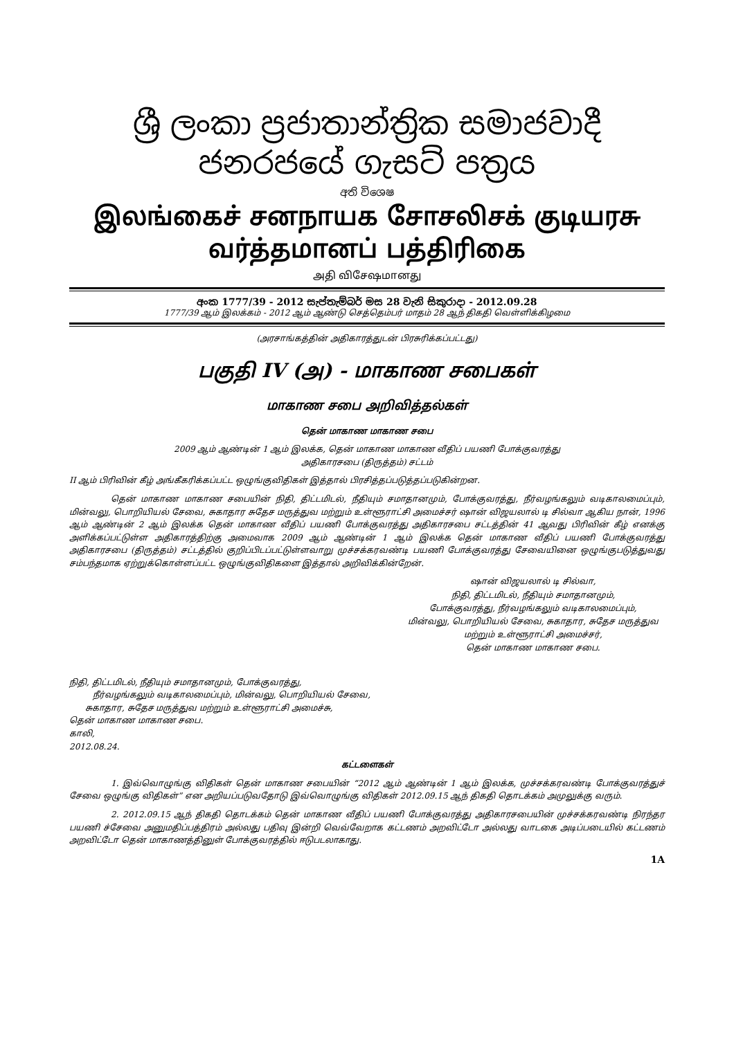ශ්‍රී ලංකා ප්‍රජාතාන්ත්‍රික සමාජවාදී ජනරජයේ ගැසට් පත්‍රය
අති විශෙෂ
இலங்கைச் சனநாயக சோசலிசக் குடியரசு வர்த்தமானப் பத்திரிகை
அதி விசேஷமானது
අංක 1777/39 - 2012 සැප්තැම්බර් මස 28 වැනි සිකුරාදා - 2012.09.28
1777/39 ஆம் இலக்கம் - 2012 ஆம் ஆண்டு செத்தெம்பர் மாதம் 28 ஆந் திகதி வெள்ளிக்கிழமை
(அரசாங்கத்தின் அதிகாரத்துடன் பிரசுரிக்கப்பட்டது)
பகுதி IV (அ) - மாகாண சபைகள்
மாகாண சபை அறிவித்தல்கள்
தென் மாகாண மாகாண சபை
2009 ஆம் ஆண்டின் 1 ஆம் இலக்க, தென் மாகாண மாகாண வீதிப் பயணி போக்குவரத்து
அதிகாரசபை (திருத்தம்) சட்டம்
II ஆம் பிரிவின் கீழ் அங்கீகரிக்கப்பட்ட ஒழுங்குவிதிகள் இத்தால் பிரசித்தப்படுத்தப்படுகின்றன.
தென் மாகாண மாகாண சபையின் நிதி, திட்டமிடல், நீதியும் சமாதானமும், போக்குவரத்து, நீர்வழங்கலும் வடிகாலமைப்பும், மின்வலு, பொறியியல் சேவை, சுகாதார சுதேச மருத்துவ மற்றும் உள்ளூராட்சி அமைச்சர் ஷான் விஜயலால் டி சில்வா ஆகிய நான், 1996 ஆம் ஆண்டின் 2 ஆம் இலக்க தென் மாகாண வீதிப் பயணி போக்குவரத்து அதிகாரசபை சட்டத்தின் 41 ஆவது பிரிவின் கீழ் எனக்கு அளிக்கப்பட்டுள்ள அதிகாரத்திற்கு அமைவாக 2009 ஆம் ஆண்டின் 1 ஆம் இலக்க தென் மாகாண வீதிப் பயணி போக்குவரத்து அதிகாரசபை (திருத்தம்) சட்டத்தில் குறிப்பிடப்பட்டுள்ளவாறு முச்சக்கரவண்டி பயணி போக்குவரத்து சேவையினை ஒழுங்குபடுத்துவது சம்பந்தமாக ஏற்றுக்கொள்ளப்பட்ட ஒழுங்குவிதிகளை இத்தால் அறிவிக்கின்றேன்.
ஷான் விஜயலால் டி சில்வா,
நிதி, திட்டமிடல், நீதியும் சமாதானமும்,
போக்குவரத்து, நீர்வழங்கலும் வடிகாலமைப்பும்,
மின்வலு, பொறியியல் சேவை, சுகாதார, சுதேச மருத்துவ
மற்றும் உள்ளூராட்சி அமைச்சர்,
தென் மாகாண மாகாண சபை.
நிதி, திட்டமிடல், நீதியும் சமாதானமும், போக்குவரத்து,
நீர்வழங்கலும் வடிகாலமைப்பும், மின்வலு, பொறியியல் சேவை,
சுகாதார, சுதேச மருத்துவ மற்றும் உள்ளூராட்சி அமைச்சு,
தென் மாகாண மாகாண சபை.
காலி,
2012.08.24.
கட்டளைகள்
1. இவ்வொழுங்கு விதிகள் தென் மாகாண சபையின் “2012 ஆம் ஆண்டின் 1 ஆம் இலக்க, முச்சக்கரவண்டி போக்குவரத்துச் சேவை ஒழுங்கு விதிகள்” என அறியப்படுவதோடு இவ்வொழுங்கு விதிகள் 2012.09.15 ஆந் திகதி தொடக்கம் அமுலுக்கு வரும்.
2. 2012.09.15 ஆந் திகதி தொடக்கம் தென் மாகாண வீதிப் பயணி போக்குவரத்து அதிகாரசபையின் முச்சக்கரவண்டி நிரந்தர பயணி ச்சேவை அனுமதிப்பத்திரம் அல்லது பதிவு இன்றி வெவ்வேறாக கட்டணம் அறவிட்டோ அல்லது வாடகை அடிப்படையில் கட்டணம் அறவிட்டோ தென் மாகாணத்தினுள் போக்குவரத்தில் ஈடுபடலாகாது.
1A